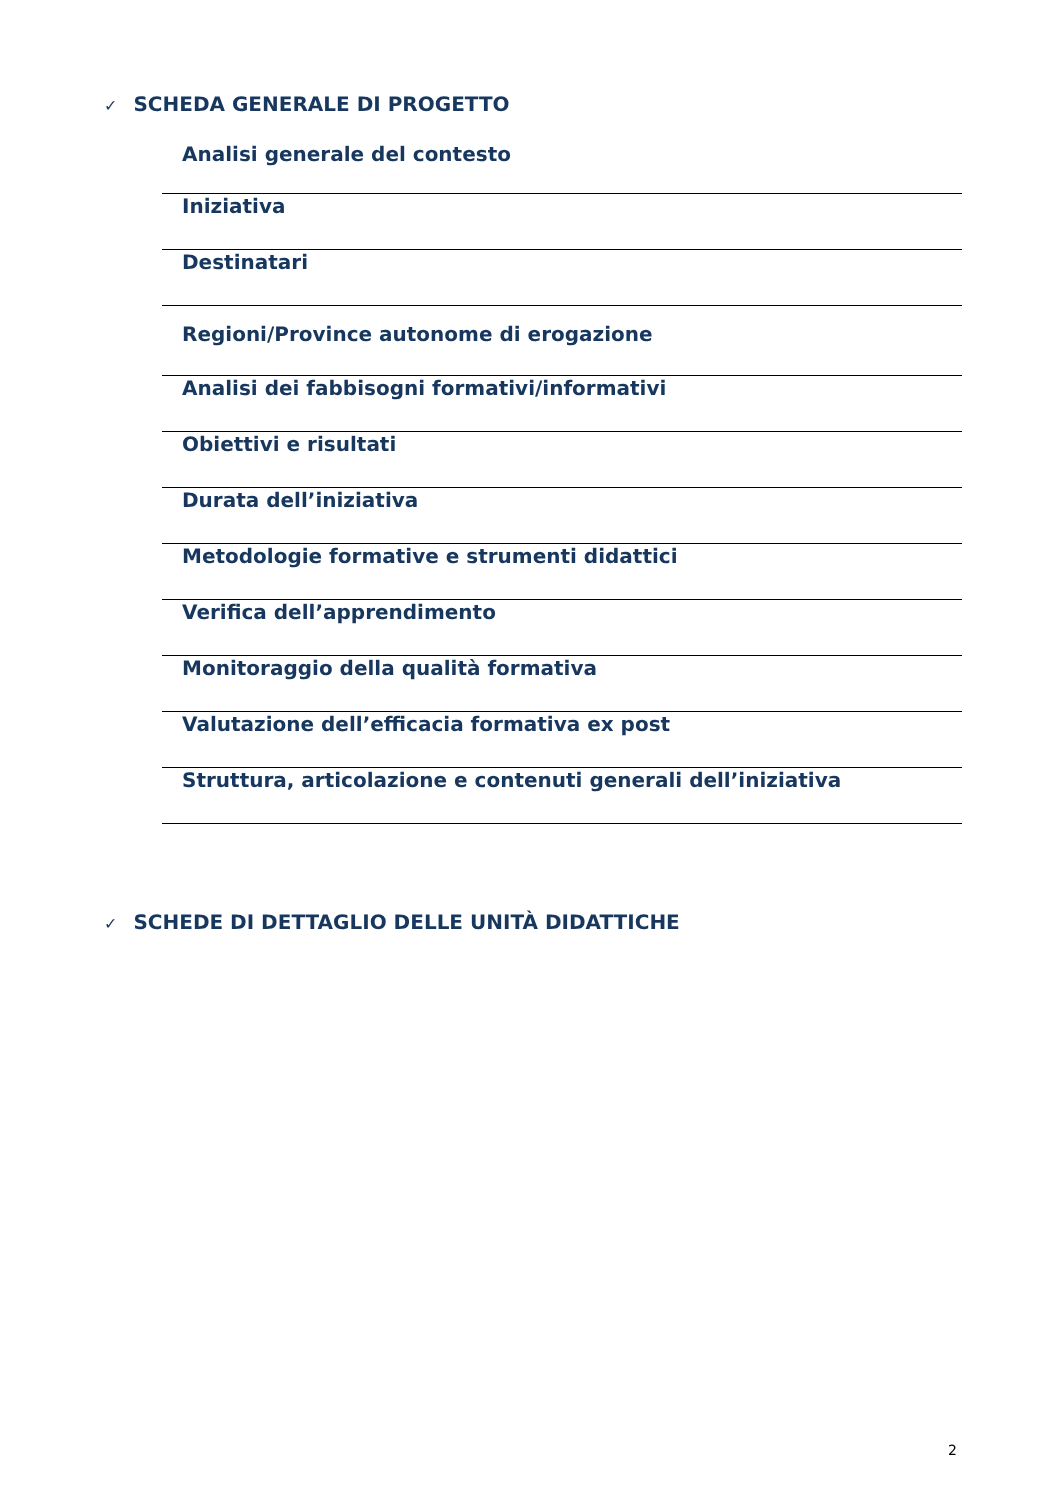✓ SCHEDA GENERALE DI PROGETTO
Analisi generale del contesto
Iniziativa
Destinatari
Regioni/Province autonome di erogazione
Analisi dei fabbisogni formativi/informativi
Obiettivi e risultati
Durata dell’iniziativa
Metodologie formative e strumenti didattici
Verifica dell’apprendimento
Monitoraggio della qualità formativa
Valutazione dell’efficacia formativa ex post
Struttura, articolazione e contenuti generali dell’iniziativa
✓ SCHEDE DI DETTAGLIO DELLE UNITÀ DIDATTICHE
2